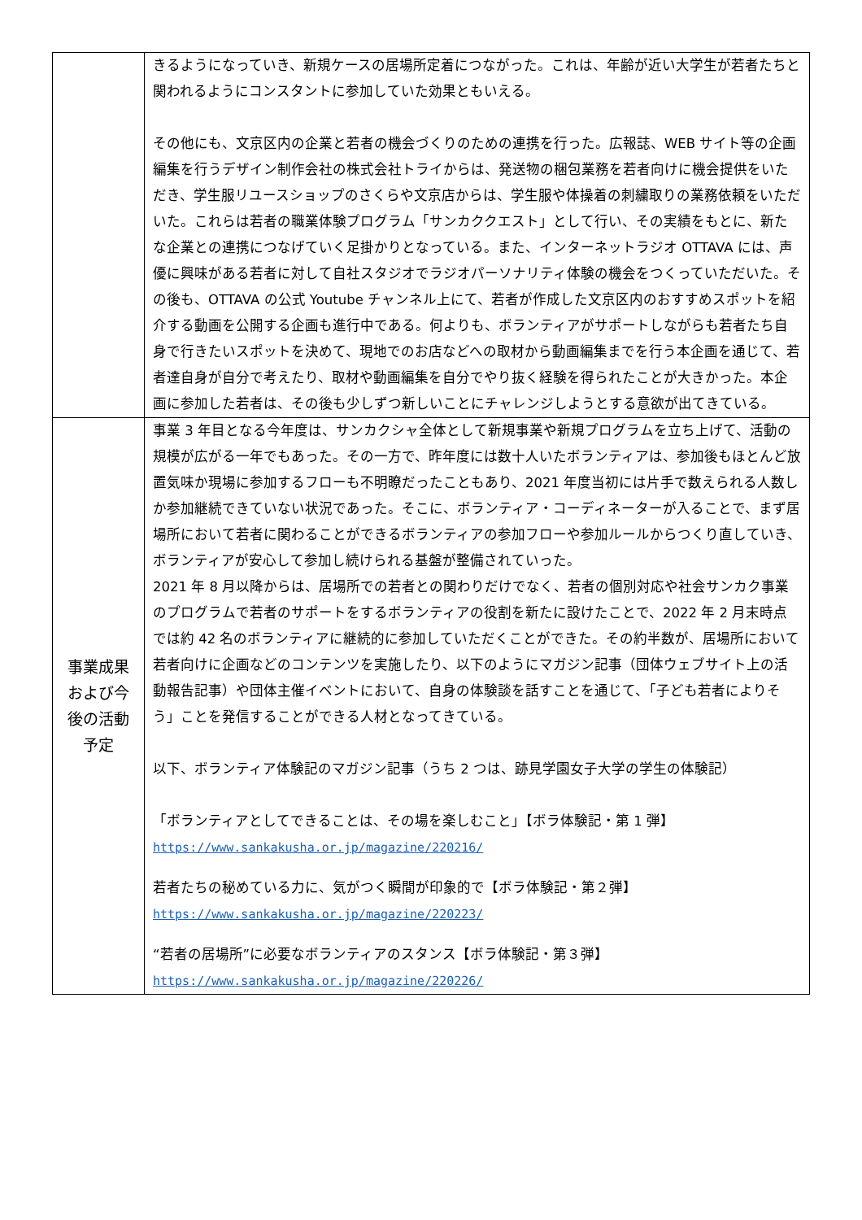| | きるようになっていき、新規ケースの居場所定着につながった。これは、年齢が近い大学生が若者たちと関われるようにコンスタントに参加していた効果ともいえる。 その他にも、文京区内の企業と若者の機会づくりのための連携を行った。広報誌、WEB サイト等の企画編集を行うデザイン制作会社の株式会社トライからは、発送物の梱包業務を若者向けに機会提供をいただき、学生服リユースショップのさくらや文京店からは、学生服や体操着の刺繍取りの業務依頼をいただいた。これらは若者の職業体験プログラム「サンカククエスト」として行い、その実績をもとに、新たな企業との連携につなげていく足掛かりとなっている。また、インターネットラジオ OTTAVA には、声優に興味がある若者に対して自社スタジオでラジオパーソナリティ体験の機会をつくっていただいた。その後も、OTTAVA の公式 Youtube チャンネル上にて、若者が作成した文京区内のおすすめスポットを紹介する動画を公開する企画も進行中である。何よりも、ボランティアがサポートしながらも若者たち自身で行きたいスポットを決めて、現地でのお店などへの取材から動画編集までを行う本企画を通じて、若者達自身が自分で考えたり、取材や動画編集を自分でやり抜く経験を得られたことが大きかった。本企画に参加した若者は、その後も少しずつ新しいことにチャレンジしようとする意欲が出てきている。 |
| 事業成果および今後の活動予定 | 事業 3 年目となる今年度は、サンカクシャ全体として新規事業や新規プログラムを立ち上げて、活動の規模が広がる一年でもあった。その一方で、昨年度には数十人いたボランティアは、参加後もほとんど放置気味か現場に参加するフローも不明瞭だったこともあり、2021 年度当初には片手で数えられる人数しか参加継続できていない状況であった。そこに、ボランティア・コーディネーターが入ることで、まず居場所において若者に関わることができるボランティアの参加フローや参加ルールからつくり直していき、ボランティアが安心して参加し続けられる基盤が整備されていった。 2021 年 8 月以降からは、居場所での若者との関わりだけでなく、若者の個別対応や社会サンカク事業のプログラムで若者のサポートをするボランティアの役割を新たに設けたことで、2022 年 2 月末時点では約 42 名のボランティアに継続的に参加していただくことができた。その約半数が、居場所において若者向けに企画などのコンテンツを実施したり、以下のようにマガジン記事（団体ウェブサイト上の活動報告記事）や団体主催イベントにおいて、自身の体験談を話すことを通じて、「子ども若者によりそう」ことを発信することができる人材となってきている。 以下、ボランティア体験記のマガジン記事（うち 2 つは、跡見学園女子大学の学生の体験記） 「ボランティアとしてできることは、その場を楽しむこと」【ボラ体験記・第 1 弾】 https://www.sankakusha.or.jp/magazine/220216/ 若者たちの秘めている力に、気がつく瞬間が印象的で【ボラ体験記・第２弾】 https://www.sankakusha.or.jp/magazine/220223/ “若者の居場所”に必要なボランティアのスタンス【ボラ体験記・第３弾】 https://www.sankakusha.or.jp/magazine/220226/ |